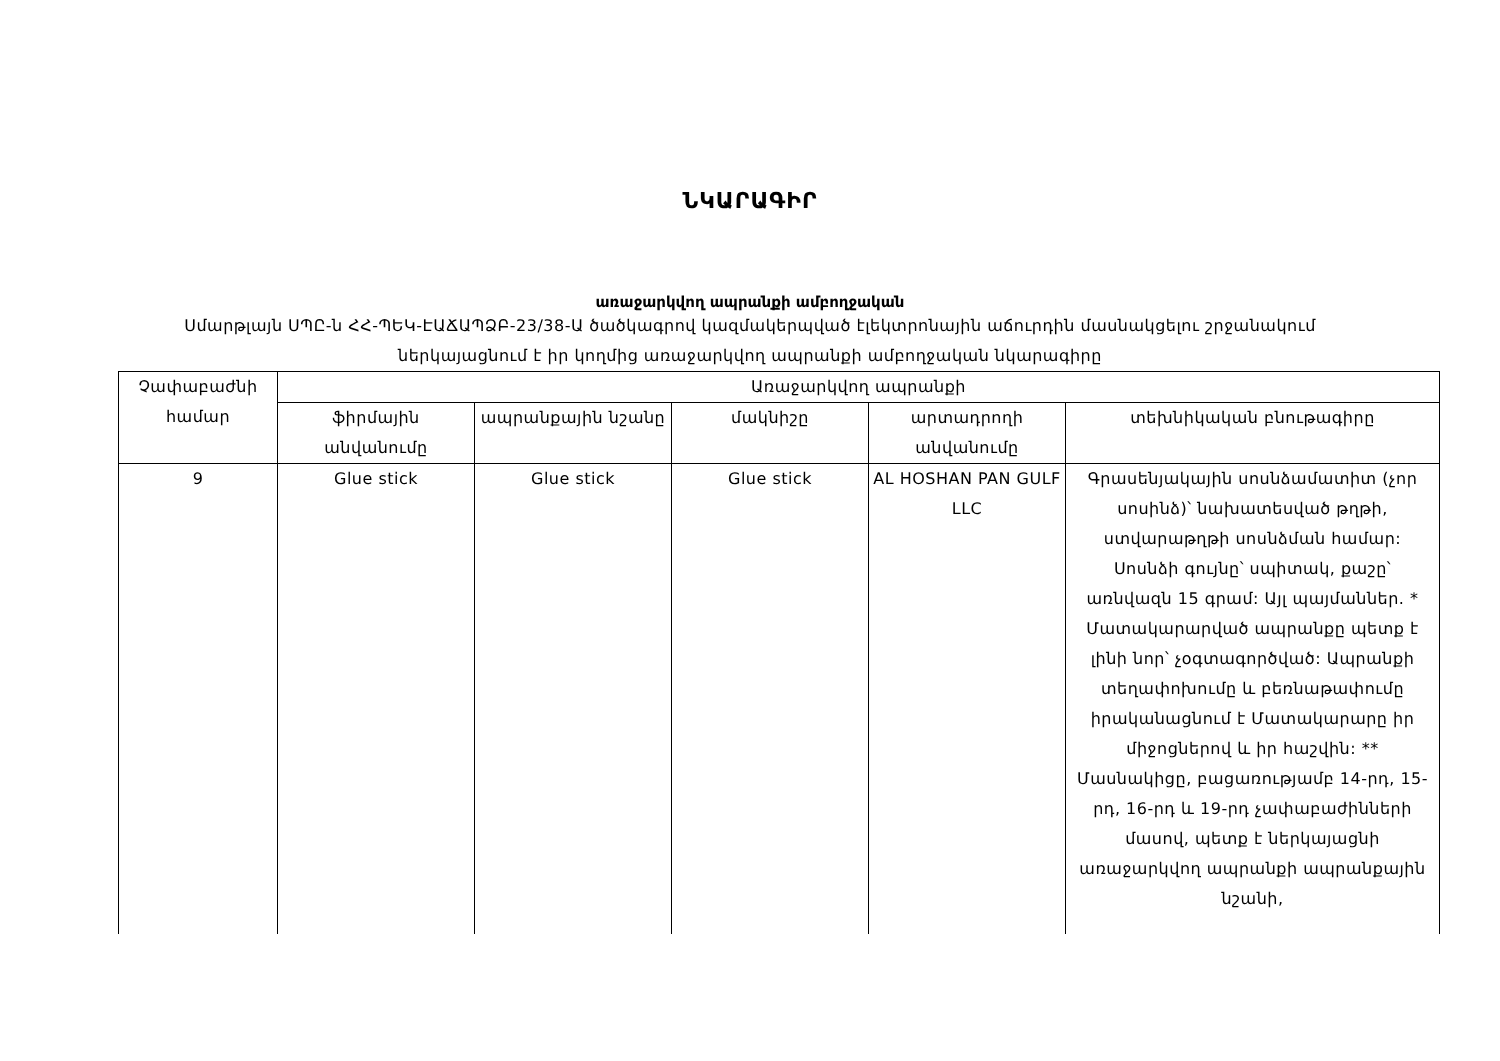ՆԿԱՐԱԳԻՐ
առաջարկվող ապրանքի ամբողջական
Սմարթլայն ՍՊԸ-ն ՀՀ-ՊԵԿ-ԷԱՃԱՊՁԲ-23/38-Ա ծածկագրով կազմակերպված էլեկտրոնային աճուրդին մասնակցելու շրջանակում ներկայացնում է իր կողմից առաջարկվող ապրանքի ամբողջական նկարագիրը
| Չափաբաժնի համար | Առաջարկվող ապրանքի | | | | |
| --- | --- | --- | --- | --- | --- |
| | ֆիրմային անվանումը | ապրանքային նշանը | մակնիշը | արտադրողի անվանումը | տեխնիկական բնութագիրը |
| 9 | Glue stick | Glue stick | Glue stick | AL HOSHAN PAN GULF LLC | Գրասենյակային սոսնձամատիտ (չոր սոսինձ)՝ նախատեսված թղթի, ստվարաթղթի սոսնձման համար: Սոսնձի գույնը՝ սպիտակ, քաշը՝ առնվազն 15 գրամ: Այլ պայմաններ. * Մատակարարված ապրանքը պետք է լինի նոր՝ չօգտագործված: Ապրանքի տեղափոխումը և բեռնաթափումը իրականացնում է Մատակարարը իր միջոցներով և իր հաշվին: ** Մասնակիցը, բացառությամբ 14-րդ, 15-րդ, 16-րդ և 19-րդ չափաբաժինների մասով, պետք է ներկայացնի առաջարկվող ապրանքի ապրանքային նշանի, |